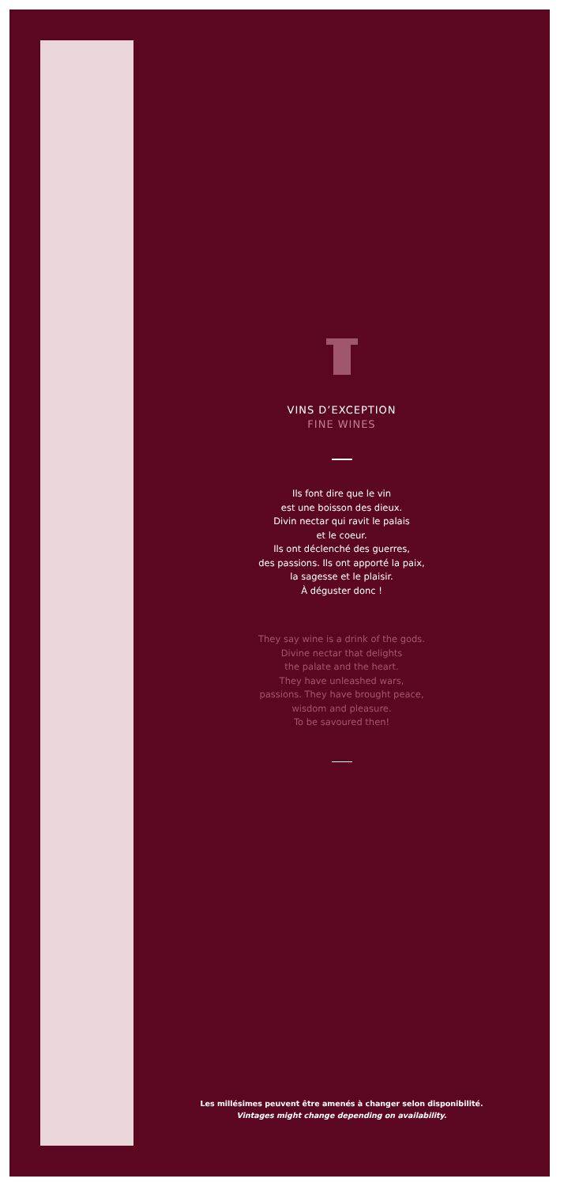VINS D’EXCEPTION
FINE WINES
Ils font dire que le vin
est une boisson des dieux.
Divin nectar qui ravit le palais
et le coeur.
Ils ont déclenché des guerres,
des passions. Ils ont apporté la paix,
la sagesse et le plaisir.
À déguster donc !
They say wine is a drink of the gods.
Divine nectar that delights
the palate and the heart.
They have unleashed wars,
passions. They have brought peace,
wisdom and pleasure.
To be savoured then!
Les millésimes peuvent être amenés à changer selon disponibilité.
Vintages might change depending on availability.